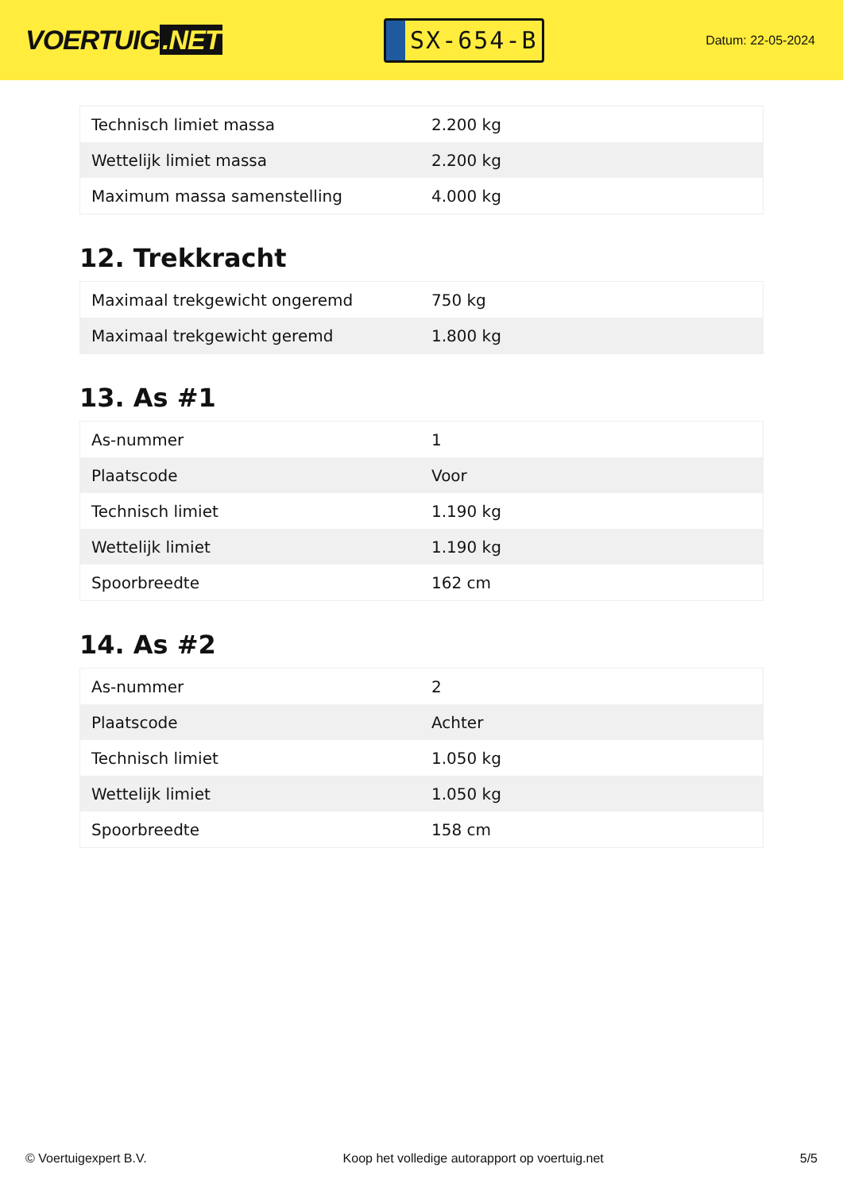VOERTUIG.NET
SX-654-B
Datum: 22-05-2024
| Technisch limiet massa | 2.200 kg |
| Wettelijk limiet massa | 2.200 kg |
| Maximum massa samenstelling | 4.000 kg |
12. Trekkracht
| Maximaal trekgewicht ongeremd | 750 kg |
| Maximaal trekgewicht geremd | 1.800 kg |
13. As #1
| As-nummer | 1 |
| Plaatscode | Voor |
| Technisch limiet | 1.190 kg |
| Wettelijk limiet | 1.190 kg |
| Spoorbreedte | 162 cm |
14. As #2
| As-nummer | 2 |
| Plaatscode | Achter |
| Technisch limiet | 1.050 kg |
| Wettelijk limiet | 1.050 kg |
| Spoorbreedte | 158 cm |
© Voertuigexpert B.V. Koop het volledige autorapport op voertuig.net 5/5